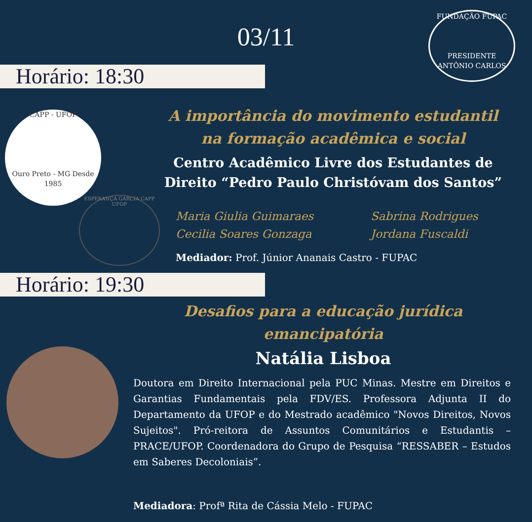03/11
FUNDAÇÃO FUPAC
PRESIDENTE ANTÔNIO CARLOS
Horário: 18:30
CAPP - UFOP
Ouro Preto - MG Desde 1985
ESPERANÇA GARCIA CAPP UFOP
A importância do movimento estudantil na formação acadêmica e social
Centro Acadêmico Livre dos Estudantes de Direito “Pedro Paulo Christóvam dos Santos”
Maria Giulia Guimaraes
Sabrina Rodrigues
Cecilia Soares Gonzaga
Jordana Fuscaldi
Mediador: Prof. Júnior Ananais Castro - FUPAC
Horário: 19:30
Desafios para a educação jurídica emancipatória
Natália Lisboa
Doutora em Direito Internacional pela PUC Minas. Mestre em Direitos e Garantias Fundamentais pela FDV/ES. Professora Adjunta II do Departamento da UFOP e do Mestrado acadêmico "Novos Direitos, Novos Sujeitos". Pró-reitora de Assuntos Comunitários e Estudantis – PRACE/UFOP. Coordenadora do Grupo de Pesquisa “RESSABER – Estudos em Saberes Decoloniais”.
Mediadora: Profª Rita de Cássia Melo - FUPAC